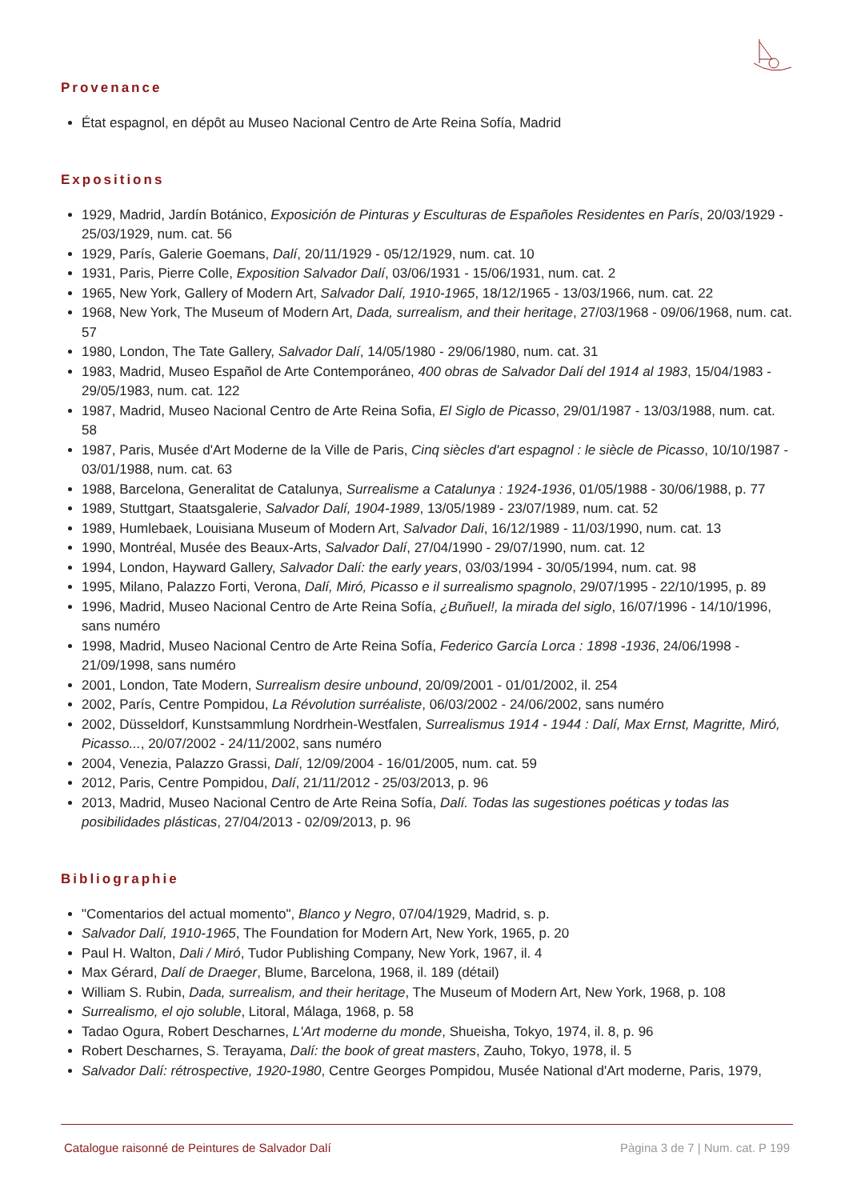Provenance
État espagnol, en dépôt au Museo Nacional Centro de Arte Reina Sofía, Madrid
Expositions
1929, Madrid, Jardín Botánico, Exposición de Pinturas y Esculturas de Españoles Residentes en París, 20/03/1929 - 25/03/1929, num. cat. 56
1929, París, Galerie Goemans, Dalí, 20/11/1929 - 05/12/1929, num. cat. 10
1931, Paris, Pierre Colle, Exposition Salvador Dalí, 03/06/1931 - 15/06/1931, num. cat. 2
1965, New York, Gallery of Modern Art, Salvador Dalí, 1910-1965, 18/12/1965 - 13/03/1966, num. cat. 22
1968, New York, The Museum of Modern Art, Dada, surrealism, and their heritage, 27/03/1968 - 09/06/1968, num. cat. 57
1980, London, The Tate Gallery, Salvador Dalí, 14/05/1980 - 29/06/1980, num. cat. 31
1983, Madrid, Museo Español de Arte Contemporáneo, 400 obras de Salvador Dalí del 1914 al 1983, 15/04/1983 - 29/05/1983, num. cat. 122
1987, Madrid, Museo Nacional Centro de Arte Reina Sofia, El Siglo de Picasso, 29/01/1987 - 13/03/1988, num. cat. 58
1987, Paris, Musée d'Art Moderne de la Ville de Paris, Cinq siècles d'art espagnol : le siècle de Picasso, 10/10/1987 - 03/01/1988, num. cat. 63
1988, Barcelona, Generalitat de Catalunya, Surrealisme a Catalunya : 1924-1936, 01/05/1988 - 30/06/1988, p. 77
1989, Stuttgart, Staatsgalerie, Salvador Dalí, 1904-1989, 13/05/1989 - 23/07/1989, num. cat. 52
1989, Humlebaek, Louisiana Museum of Modern Art, Salvador Dali, 16/12/1989 - 11/03/1990, num. cat. 13
1990, Montréal, Musée des Beaux-Arts, Salvador Dalí, 27/04/1990 - 29/07/1990, num. cat. 12
1994, London, Hayward Gallery, Salvador Dalí: the early years, 03/03/1994 - 30/05/1994, num. cat. 98
1995, Milano, Palazzo Forti, Verona, Dalí, Miró, Picasso e il surrealismo spagnolo, 29/07/1995 - 22/10/1995, p. 89
1996, Madrid, Museo Nacional Centro de Arte Reina Sofía, ¿Buñuel!, la mirada del siglo, 16/07/1996 - 14/10/1996, sans numéro
1998, Madrid, Museo Nacional Centro de Arte Reina Sofía, Federico García Lorca : 1898 -1936, 24/06/1998 - 21/09/1998, sans numéro
2001, London, Tate Modern, Surrealism desire unbound, 20/09/2001 - 01/01/2002, il. 254
2002, París, Centre Pompidou, La Révolution surréaliste, 06/03/2002 - 24/06/2002, sans numéro
2002, Düsseldorf, Kunstsammlung Nordrhein-Westfalen, Surrealismus 1914 - 1944 : Dalí, Max Ernst, Magritte, Miró, Picasso..., 20/07/2002 - 24/11/2002, sans numéro
2004, Venezia, Palazzo Grassi, Dalí, 12/09/2004 - 16/01/2005, num. cat. 59
2012, Paris, Centre Pompidou, Dalí, 21/11/2012 - 25/03/2013, p. 96
2013, Madrid, Museo Nacional Centro de Arte Reina Sofía, Dalí. Todas las sugestiones poéticas y todas las posibilidades plásticas, 27/04/2013 - 02/09/2013, p. 96
Bibliographie
"Comentarios del actual momento", Blanco y Negro, 07/04/1929, Madrid, s. p.
Salvador Dalí, 1910-1965, The Foundation for Modern Art, New York, 1965, p. 20
Paul H. Walton, Dali / Miró, Tudor Publishing Company, New York, 1967, il. 4
Max Gérard, Dalí de Draeger, Blume, Barcelona, 1968, il. 189 (détail)
William S. Rubin, Dada, surrealism, and their heritage, The Museum of Modern Art, New York, 1968, p. 108
Surrealismo, el ojo soluble, Litoral, Málaga, 1968, p. 58
Tadao Ogura, Robert Descharnes, L'Art moderne du monde, Shueisha, Tokyo, 1974, il. 8, p. 96
Robert Descharnes, S. Terayama, Dalí: the book of great masters, Zauho, Tokyo, 1978, il. 5
Salvador Dalí: rétrospective, 1920-1980, Centre Georges Pompidou, Musée National d'Art moderne, Paris, 1979,
Catalogue raisonné de Peintures de Salvador Dalí Pàgina 3 de 7 | Num. cat. P 199